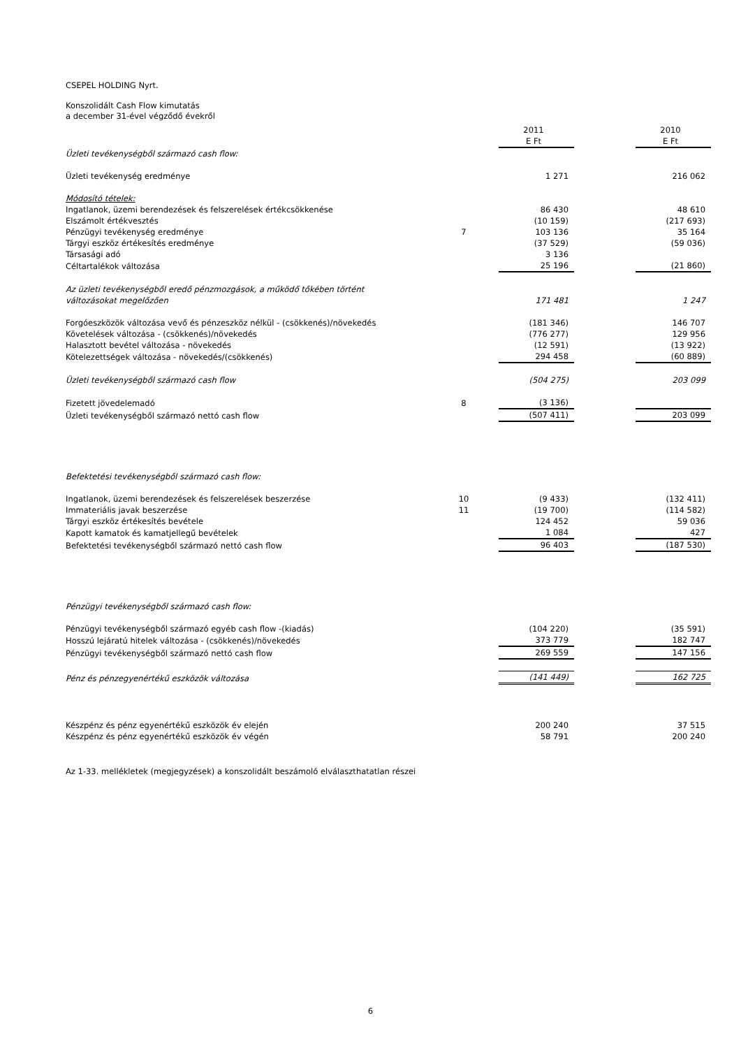CSEPEL HOLDING Nyrt.
Konszolidált Cash Flow kimutatás
a december 31-ével végződő évekről
| | | 2011 | | 2010 |
| | | E Ft | | E Ft |
| Üzleti tevékenységből származó cash flow: | | | | |
| Üzleti tevékenység eredménye | | 1 271 | | 216 062 |
| Módosító tételek: | | | | |
| Ingatlanok, üzemi berendezések és felszerelések értékcsökkenése | | 86 430 | | 48 610 |
| Elszámolt értékvesztés | | (10 159) | | (217 693) |
| Pénzügyi tevékenység eredménye | 7 | 103 136 | | 35 164 |
| Tárgyi eszköz értékesítés eredménye | | (37 529) | | (59 036) |
| Társasági adó | | 3 136 | | |
| Céltartalékok változása | | 25 196 | | (21 860) |
| Az üzleti tevékenységből eredő pénzmozgások, a működő tőkében történt változásokat megelőzően | | 171 481 | | 1 247 |
| Forgóeszközök változása vevő és pénzeszköz nélkül - (csökkenés)/növekedés | | (181 346) | | 146 707 |
| Követelések változása - (csökkenés)/növekedés | | (776 277) | | 129 956 |
| Halasztott bevétel változása - növekedés | | (12 591) | | (13 922) |
| Kötelezettségek változása - növekedés/(csökkenés) | | 294 458 | | (60 889) |
| Üzleti tevékenységből származó cash flow | | (504 275) | | 203 099 |
| Fizetett jövedelemadó | 8 | (3 136) | | |
| Üzleti tevékenységből származó nettó cash flow | | (507 411) | | 203 099 |
| Befektetési tevékenységből származó cash flow: | | | | |
| Ingatlanok, üzemi berendezések és felszerelések beszerzése | 10 | (9 433) | | (132 411) |
| Immateriális javak beszerzése | 11 | (19 700) | | (114 582) |
| Tárgyi eszköz értékesítés bevétele | | 124 452 | | 59 036 |
| Kapott kamatok és kamatjellegű bevételek | | 1 084 | | 427 |
| Befektetési tevékenységből származó nettó cash flow | | 96 403 | | (187 530) |
| Pénzügyi tevékenységből származó cash flow: | | | | |
| Pénzügyi tevékenységből származó egyéb cash flow -(kiadás) | | (104 220) | | (35 591) |
| Hosszú lejáratú hitelek változása - (csökkenés)/növekedés | | 373 779 | | 182 747 |
| Pénzügyi tevékenységből származó nettó cash flow | | 269 559 | | 147 156 |
| Pénz és pénzegyenértékű eszközök változása | | (141 449) | | 162 725 |
| Készpénz és pénz egyenértékű eszközök év elején | | 200 240 | | 37 515 |
| Készpénz és pénz egyenértékű eszközök év végén | | 58 791 | | 200 240 |
Az 1-33. mellékletek (megjegyzések) a konszolidált beszámoló elválaszthatatlan részei
6